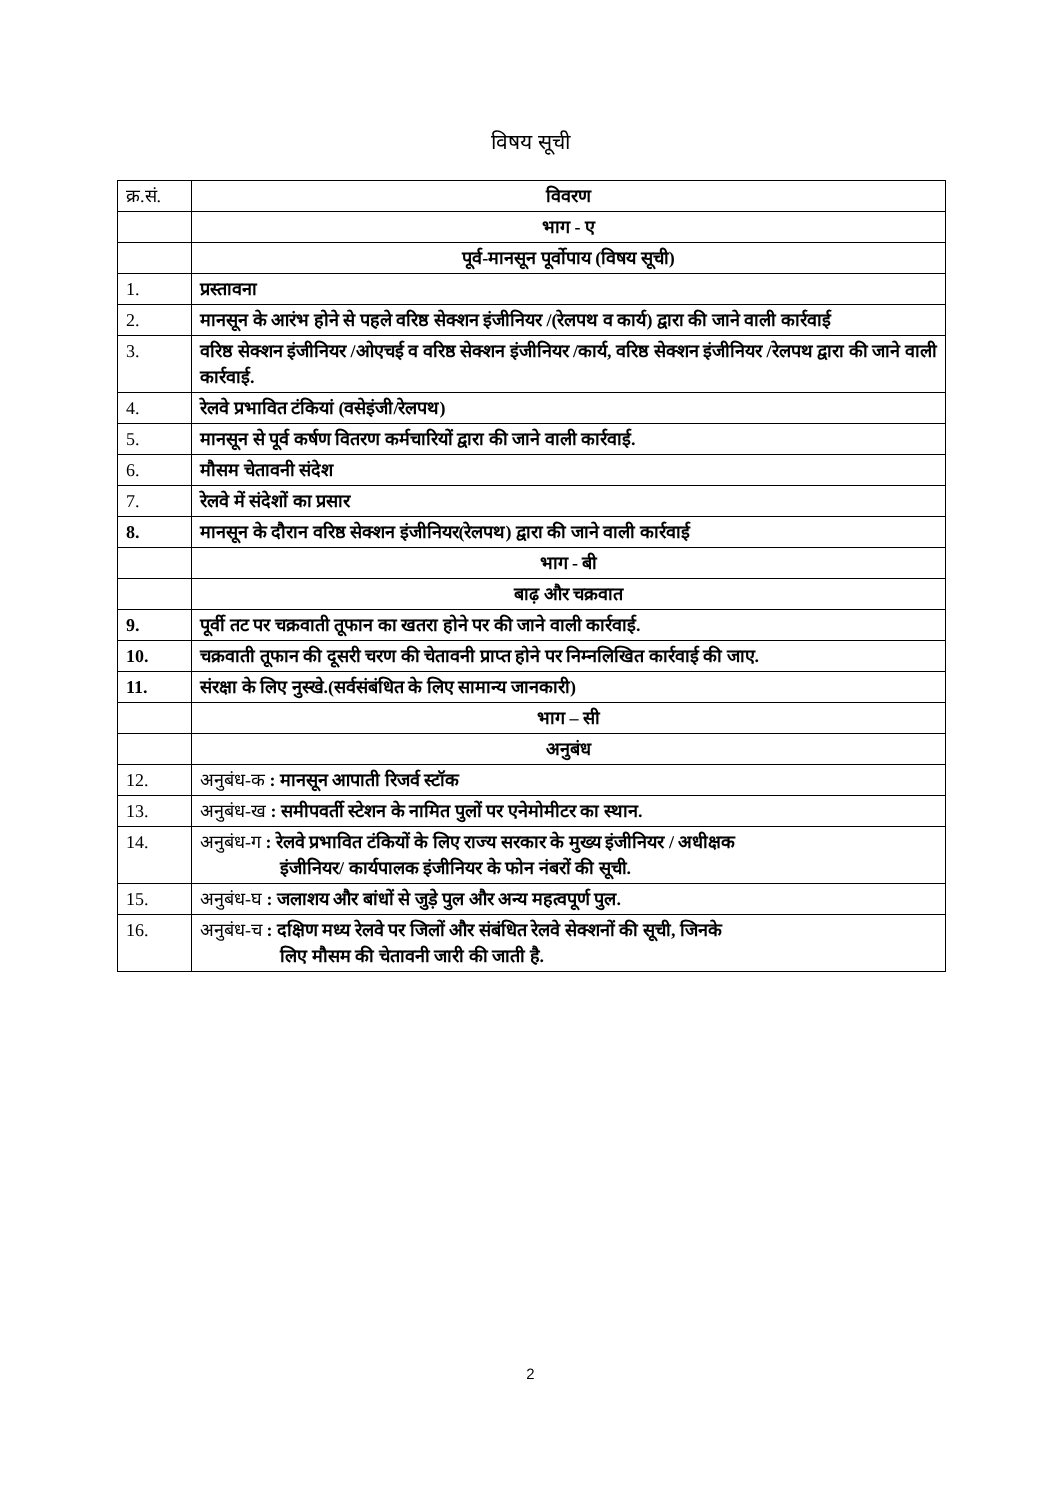विषय सूची
| क्र.सं. | विवरण |
| --- | --- |
| | भाग - ए |
| | पूर्व-मानसून पूर्वोपाय (विषय सूची) |
| 1. | प्रस्तावना |
| 2. | मानसून के आरंभ होने से पहले वरिष्ठ सेक्शन इंजीनियर /(रेलपथ व कार्य) द्वारा की जाने वाली कार्रवाई |
| 3. | वरिष्ठ सेक्शन इंजीनियर /ओएचई व वरिष्ठ सेक्शन इंजीनियर /कार्य, वरिष्ठ सेक्शन इंजीनियर /रेलपथ द्वारा की जाने वाली कार्रवाई. |
| 4. | रेलवे प्रभावित टंकियां (वसेइंजी/रेलपथ) |
| 5. | मानसून से पूर्व कर्षण वितरण कर्मचारियों द्वारा की जाने वाली कार्रवाई. |
| 6. | मौसम चेतावनी संदेश |
| 7. | रेलवे में संदेशों का प्रसार |
| 8. | मानसून के दौरान वरिष्ठ सेक्शन इंजीनियर(रेलपथ) द्वारा की जाने वाली कार्रवाई |
| | भाग - बी |
| | बाढ़ और चक्रवात |
| 9. | पूर्वी तट पर चक्रवाती तूफान का खतरा होने पर की जाने वाली कार्रवाई. |
| 10. | चक्रवाती तूफान की दूसरी चरण की चेतावनी प्राप्त होने पर निम्नलिखित कार्रवाई की जाए. |
| 11. | संरक्षा के लिए नुस्खे.(सर्वसंबंधित के लिए सामान्य जानकारी) |
| | भाग – सी |
| | अनुबंध |
| 12. | अनुबंध-क : मानसून आपाती रिजर्व स्टॉक |
| 13. | अनुबंध-ख : समीपवर्ती स्टेशन के नामित पुलों पर एनेमोमीटर का स्थान. |
| 14. | अनुबंध-ग : रेलवे प्रभावित टंकियों के लिए राज्य सरकार के मुख्य इंजीनियर / अधीक्षक इंजीनियर/ कार्यपालक इंजीनियर के फोन नंबरों की सूची. |
| 15. | अनुबंध-घ : जलाशय और बांधों से जुड़े पुल और अन्य महत्वपूर्ण पुल. |
| 16. | अनुबंध-च : दक्षिण मध्य रेलवे पर जिलों और संबंधित रेलवे सेक्शनों की सूची, जिनके लिए मौसम की चेतावनी जारी की जाती है. |
2